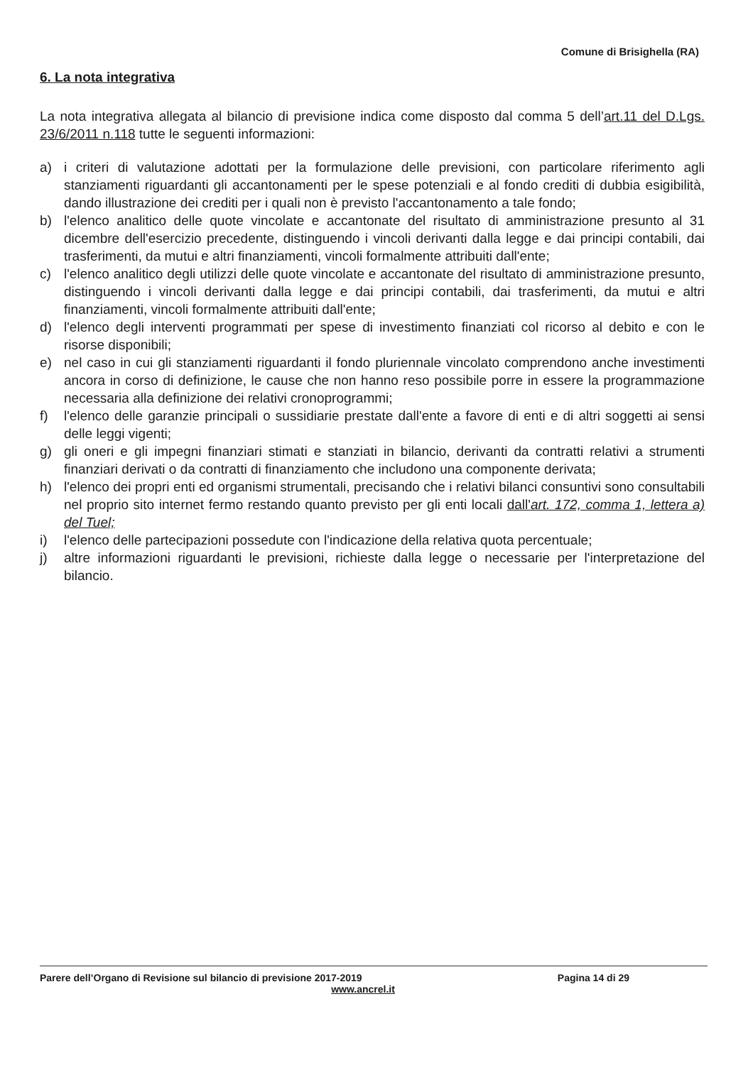Comune di Brisighella (RA)
6. La nota integrativa
La nota integrativa allegata al bilancio di previsione indica come disposto dal comma 5 dell’art.11 del D.Lgs. 23/6/2011 n.118 tutte le seguenti informazioni:
a) i criteri di valutazione adottati per la formulazione delle previsioni, con particolare riferimento agli stanziamenti riguardanti gli accantonamenti per le spese potenziali e al fondo crediti di dubbia esigibilità, dando illustrazione dei crediti per i quali non è previsto l'accantonamento a tale fondo;
b) l'elenco analitico delle quote vincolate e accantonate del risultato di amministrazione presunto al 31 dicembre dell'esercizio precedente, distinguendo i vincoli derivanti dalla legge e dai principi contabili, dai trasferimenti, da mutui e altri finanziamenti, vincoli formalmente attribuiti dall'ente;
c) l'elenco analitico degli utilizzi delle quote vincolate e accantonate del risultato di amministrazione presunto, distinguendo i vincoli derivanti dalla legge e dai principi contabili, dai trasferimenti, da mutui e altri finanziamenti, vincoli formalmente attribuiti dall'ente;
d) l'elenco degli interventi programmati per spese di investimento finanziati col ricorso al debito e con le risorse disponibili;
e) nel caso in cui gli stanziamenti riguardanti il fondo pluriennale vincolato comprendono anche investimenti ancora in corso di definizione, le cause che non hanno reso possibile porre in essere la programmazione necessaria alla definizione dei relativi cronoprogrammi;
f) l'elenco delle garanzie principali o sussidiarie prestate dall'ente a favore di enti e di altri soggetti ai sensi delle leggi vigenti;
g) gli oneri e gli impegni finanziari stimati e stanziati in bilancio, derivanti da contratti relativi a strumenti finanziari derivati o da contratti di finanziamento che includono una componente derivata;
h) l'elenco dei propri enti ed organismi strumentali, precisando che i relativi bilanci consuntivi sono consultabili nel proprio sito internet fermo restando quanto previsto per gli enti locali dall'art. 172, comma 1, lettera a) del Tuel;
i) l'elenco delle partecipazioni possedute con l'indicazione della relativa quota percentuale;
j) altre informazioni riguardanti le previsioni, richieste dalla legge o necessarie per l'interpretazione del bilancio.
Parere dell’Organo di Revisione sul bilancio di previsione 2017-2019 Pagina 14 di 29
www.ancrel.it